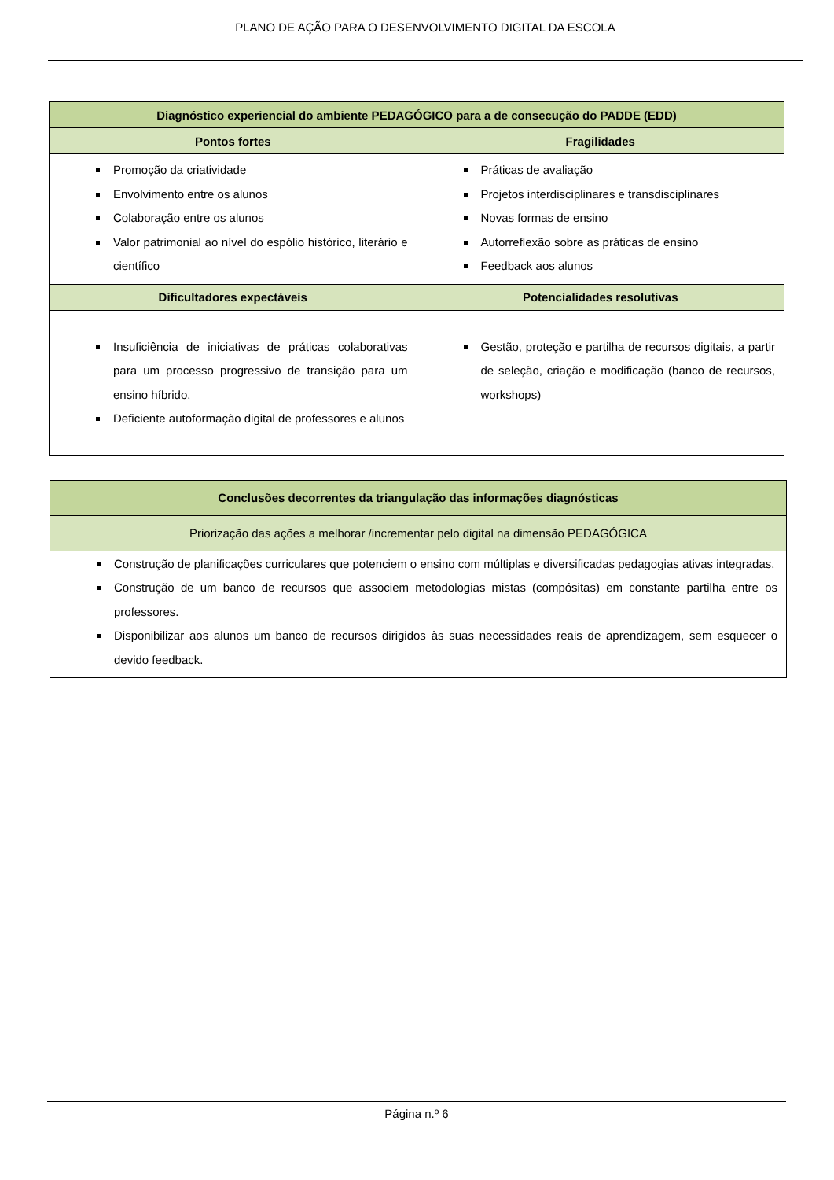PLANO DE AÇÃO PARA O DESENVOLVIMENTO DIGITAL DA ESCOLA
| Diagnóstico experiencial do ambiente PEDAGÓGICO para a de consecução do PADDE (EDD) | |
| --- | --- |
| Pontos fortes | Fragilidades |
| Promoção da criatividade Envolvimento entre os alunos Colaboração entre os alunos Valor patrimonial ao nível do espólio histórico, literário e científico | Práticas de avaliação Projetos interdisciplinares e transdisciplinares Novas formas de ensino Autorreflexão sobre as práticas de ensino Feedback aos alunos |
| Dificultadores expectáveis | Potencialidades resolutivas |
| Insuficiência de iniciativas de práticas colaborativas para um processo progressivo de transição para um ensino híbrido. Deficiente autoformação digital de professores e alunos | Gestão, proteção e partilha de recursos digitais, a partir de seleção, criação e modificação (banco de recursos, workshops) |
| Conclusões decorrentes da triangulação das informações diagnósticas |
| --- |
| Priorização das ações a melhorar /incrementar pelo digital na dimensão PEDAGÓGICA |
| Construção de planificações curriculares que potenciem o ensino com múltiplas e diversificadas pedagogias ativas integradas. Construção de um banco de recursos que associem metodologias mistas (compósitas) em constante partilha entre os professores. Disponibilizar aos alunos um banco de recursos dirigidos às suas necessidades reais de aprendizagem, sem esquecer o devido feedback. |
Página n.º 6